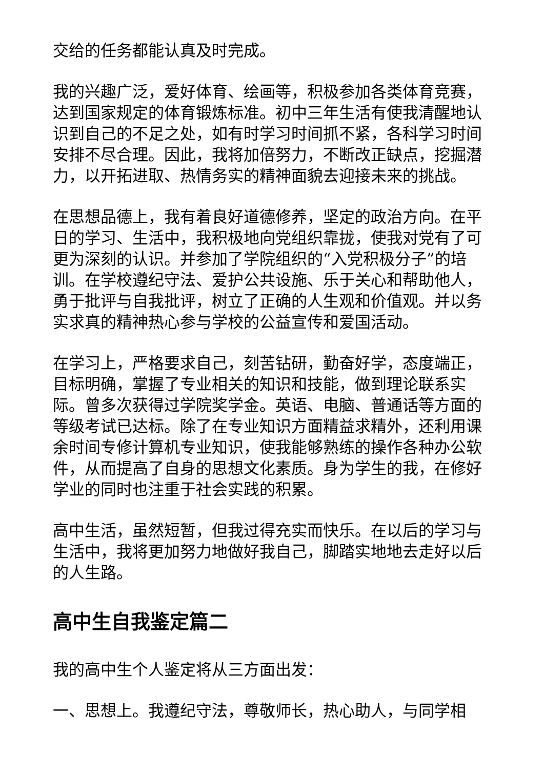交给的任务都能认真及时完成。
我的兴趣广泛，爱好体育、绘画等，积极参加各类体育竞赛，达到国家规定的体育锻炼标准。初中三年生活有使我清醒地认识到自己的不足之处，如有时学习时间抓不紧，各科学习时间安排不尽合理。因此，我将加倍努力，不断改正缺点，挖掘潜力，以开拓进取、热情务实的精神面貌去迎接未来的挑战。
在思想品德上，我有着良好道德修养，坚定的政治方向。在平日的学习、生活中，我积极地向党组织靠拢，使我对党有了可更为深刻的认识。并参加了学院组织的“入党积极分子”的培训。在学校遵纪守法、爱护公共设施、乐于关心和帮助他人，勇于批评与自我批评，树立了正确的人生观和价值观。并以务实求真的精神热心参与学校的公益宣传和爱国活动。
在学习上，严格要求自己，刻苦钻研，勤奋好学，态度端正，目标明确，掌握了专业相关的知识和技能，做到理论联系实际。曾多次获得过学院奖学金。英语、电脑、普通话等方面的等级考试已达标。除了在专业知识方面精益求精外，还利用课余时间专修计算机专业知识，使我能够熟练的操作各种办公软件，从而提高了自身的思想文化素质。身为学生的我，在修好学业的同时也注重于社会实践的积累。
高中生活，虽然短暂，但我过得充实而快乐。在以后的学习与生活中，我将更加努力地做好我自己，脚踏实地地去走好以后的人生路。
高中生自我鉴定篇二
我的高中生个人鉴定将从三方面出发：
一、思想上。我遵纪守法，尊敬师长，热心助人，与同学相